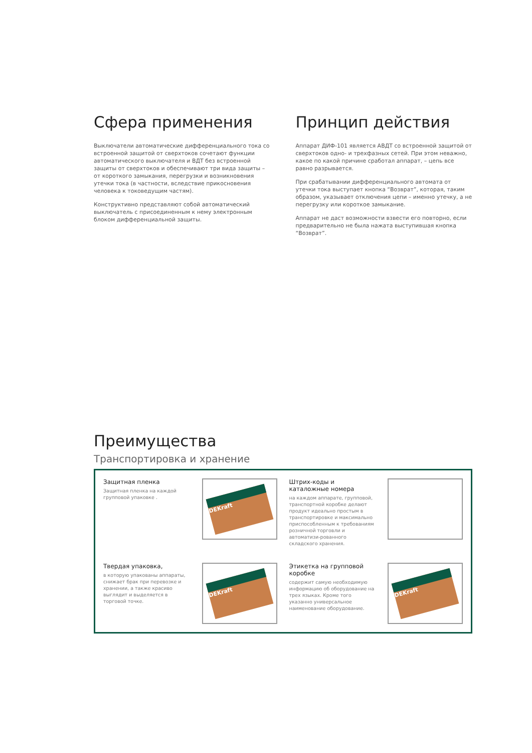Сфера применения
Выключатели автоматические дифференциального тока со встроенной защитой от сверхтоков сочетают функции автоматического выключателя и ВДТ без встроенной защиты от сверхтоков и обеспечивают три вида защиты – от короткого замыкания, перегрузки и возникновения утечки тока (в частности, вследствие прикосновения человека к токоведущим частям).
Конструктивно представляют собой автоматический выключатель с присоединенным к нему электронным блоком дифференциальной защиты.
Принцип действия
Аппарат ДИФ-101 является АВДТ со встроенной защитой от сверхтоков одно- и трехфазных сетей. При этом неважно, какое по какой причине сработал аппарат, – цепь все равно разрывается.
При срабатывании дифференциального автомата от утечки тока выступает кнопка “Возврат”, которая, таким образом, указывает отключения цепи – именно утечку, а не перегрузку или короткое замыкание.
Аппарат не даст возможности взвести его повторно, если предварительно не была нажата выступившая кнопка “Возврат”.
Преимущества
Транспортировка и хранение
Защитная пленка
Защитная пленка на каждой групповой упаковке .
DEKraft
Штрих-коды и каталожные номера
на каждом аппарате, групповой, транспортной коробке делают продукт идеально простым в транспортировке и максимально приспособленным к требованиям розничной торговли и автоматизи-рованного складского хранения.
Твердая упаковка,
в которую упакованы аппараты, снижает брак при перевозке и хранении, а также красиво выглядит и выделяется в торговой точке.
DEKraft
Этикетка на групповой коробке
содержит самую необходимую информацию об оборудование на трех языках. Кроме того указанно универсальное наименование оборудование.
DEKraft